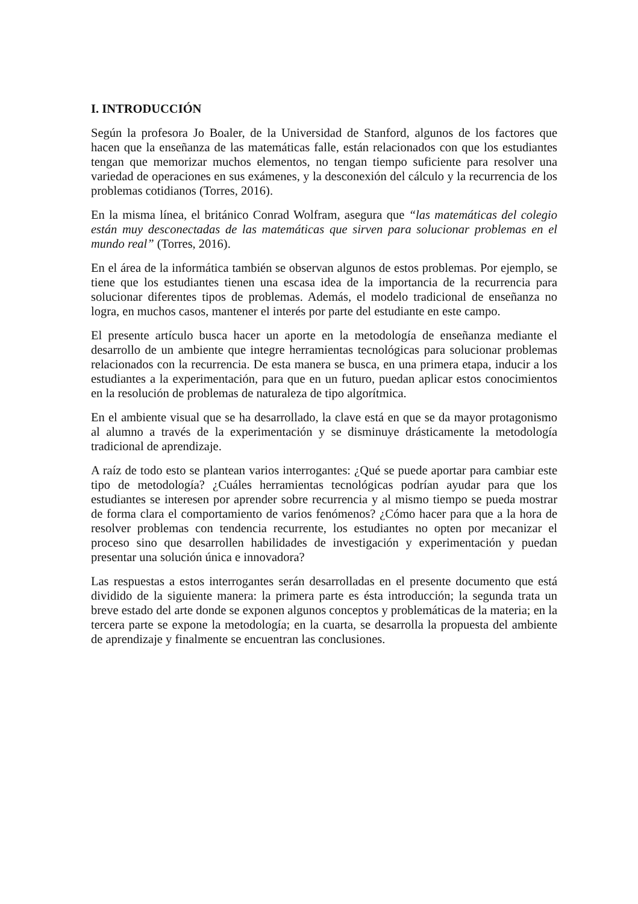I. INTRODUCCIÓN
Según la profesora Jo Boaler, de la Universidad de Stanford, algunos de los factores que hacen que la enseñanza de las matemáticas falle, están relacionados con que los estudiantes tengan que memorizar muchos elementos, no tengan tiempo suficiente para resolver una variedad de operaciones en sus exámenes, y la desconexión del cálculo y la recurrencia de los problemas cotidianos (Torres, 2016).
En la misma línea, el británico Conrad Wolfram, asegura que “las matemáticas del colegio están muy desconectadas de las matemáticas que sirven para solucionar problemas en el mundo real” (Torres, 2016).
En el área de la informática también se observan algunos de estos problemas. Por ejemplo, se tiene que los estudiantes tienen una escasa idea de la importancia de la recurrencia para solucionar diferentes tipos de problemas. Además, el modelo tradicional de enseñanza no logra, en muchos casos, mantener el interés por parte del estudiante en este campo.
El presente artículo busca hacer un aporte en la metodología de enseñanza mediante el desarrollo de un ambiente que integre herramientas tecnológicas para solucionar problemas relacionados con la recurrencia. De esta manera se busca, en una primera etapa, inducir a los estudiantes a la experimentación, para que en un futuro, puedan aplicar estos conocimientos en la resolución de problemas de naturaleza de tipo algorítmica.
En el ambiente visual que se ha desarrollado, la clave está en que se da mayor protagonismo al alumno a través de la experimentación y se disminuye drásticamente la metodología tradicional de aprendizaje.
A raíz de todo esto se plantean varios interrogantes: ¿Qué se puede aportar para cambiar este tipo de metodología? ¿Cuáles herramientas tecnológicas podrían ayudar para que los estudiantes se interesen por aprender sobre recurrencia y al mismo tiempo se pueda mostrar de forma clara el comportamiento de varios fenómenos? ¿Cómo hacer para que a la hora de resolver problemas con tendencia recurrente, los estudiantes no opten por mecanizar el proceso sino que desarrollen habilidades de investigación y experimentación y puedan presentar una solución única e innovadora?
Las respuestas a estos interrogantes serán desarrolladas en el presente documento que está dividido de la siguiente manera: la primera parte es ésta introducción; la segunda trata un breve estado del arte donde se exponen algunos conceptos y problemáticas de la materia; en la tercera parte se expone la metodología; en la cuarta, se desarrolla la propuesta del ambiente de aprendizaje y finalmente se encuentran las conclusiones.